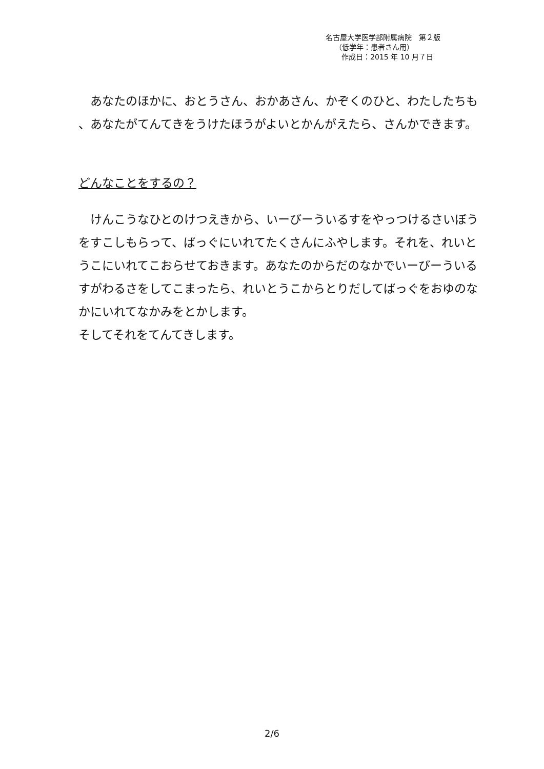名古屋大学医学部附属病院　第２版
（低学年：患者さん用）
作成日：2015 年 10 月７日
　あなたのほかに、おとうさん、おかあさん、かぞくのひと、わたしたちも 、あなたがてんてきをうけたほうがよいとかんがえたら、さんかできます。
どんなことをするの？
　けんこうなひとのけつえきから、いーびーういるすをやっつけるさいぼうをすこしもらって、ばっぐにいれてたくさんにふやします。それを、れいとうこにいれてこおらせておきます。あなたのからだのなかでいーびーういるすがわるさをしてこまったら、れいとうこからとりだしてばっぐをおゆのなかにいれてなかみをとかします。
そしてそれをてんてきします。
2/6